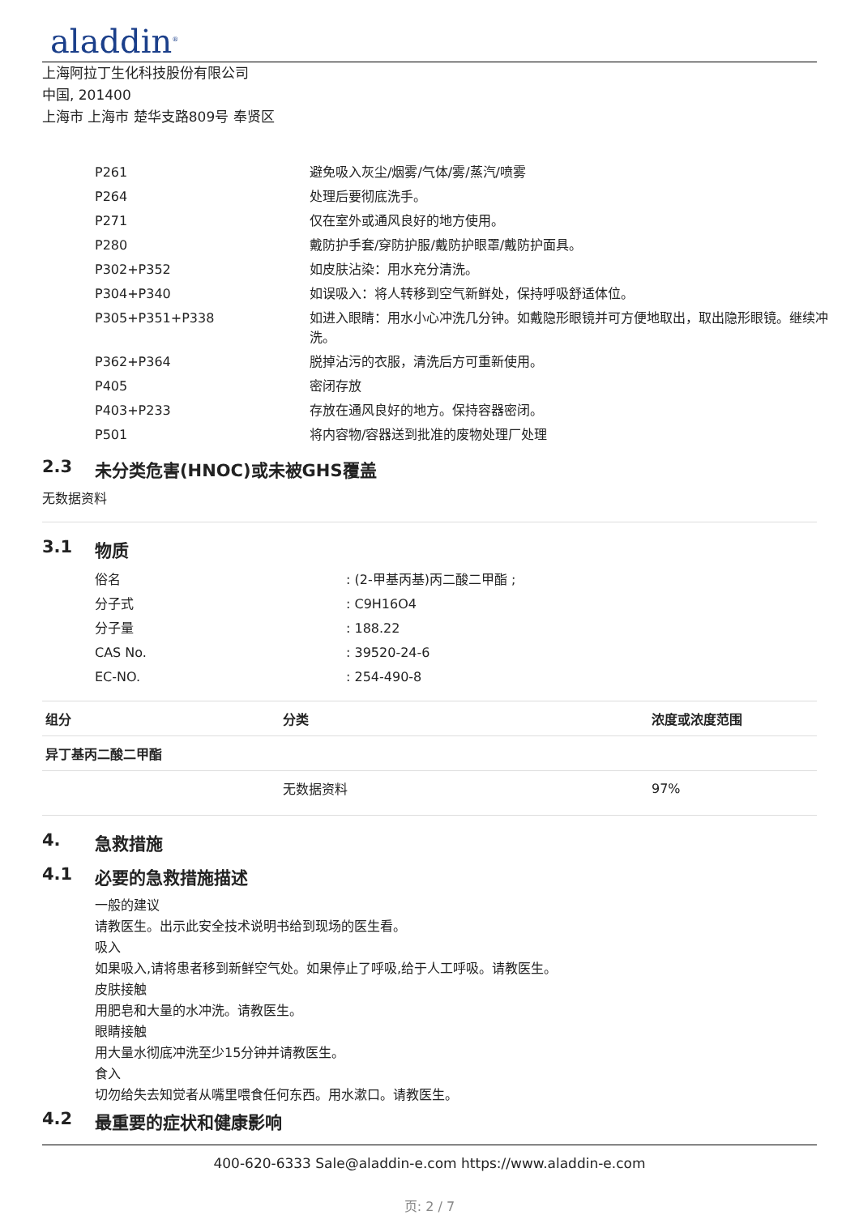aladdin<sup>®</sup>
上海阿拉丁生化科技股份有限公司
中国, 201400
上海市 上海市 楚华支路809号 奉贤区
| P261 | 避免吸入灰尘/烟雾/气体/雾/蒸汽/喷雾 |
| P264 | 处理后要彻底洗手。 |
| P271 | 仅在室外或通风良好的地方使用。 |
| P280 | 戴防护手套/穿防护服/戴防护眼罩/戴防护面具。 |
| P302+P352 | 如皮肤沾染：用水充分清洗。 |
| P304+P340 | 如误吸入：将人转移到空气新鲜处，保持呼吸舒适体位。 |
| P305+P351+P338 | 如进入眼睛：用水小心冲洗几分钟。如戴隐形眼镜并可方便地取出，取出隐形眼镜。继续冲洗。 |
| P362+P364 | 脱掉沾污的衣服，清洗后方可重新使用。 |
| P405 | 密闭存放 |
| P403+P233 | 存放在通风良好的地方。保持容器密闭。 |
| P501 | 将内容物/容器送到批准的废物处理厂处理 |
2.3 未分类危害(HNOC)或未被GHS覆盖
无数据资料
3.1 物质
| 俗名 | : (2-甲基丙基)丙二酸二甲酯 ; |
| 分子式 | : C9H16O4 |
| 分子量 | : 188.22 |
| CAS No. | : 39520-24-6 |
| EC-NO. | : 254-490-8 |
| 组分 | 分类 | 浓度或浓度范围 |
| --- | --- | --- |
| 异丁基丙二酸二甲酯 | | |
| | 无数据资料 | 97% |
4. 急救措施
4.1 必要的急救措施描述
一般的建议
请教医生。出示此安全技术说明书给到现场的医生看。
吸入
如果吸入,请将患者移到新鲜空气处。如果停止了呼吸,给于人工呼吸。请教医生。
皮肤接触
用肥皂和大量的水冲洗。请教医生。
眼睛接触
用大量水彻底冲洗至少15分钟并请教医生。
食入
切勿给失去知觉者从嘴里喂食任何东西。用水漱口。请教医生。
4.2 最重要的症状和健康影响
400-620-6333 Sale@aladdin-e.com https://www.aladdin-e.com
页: 2 / 7